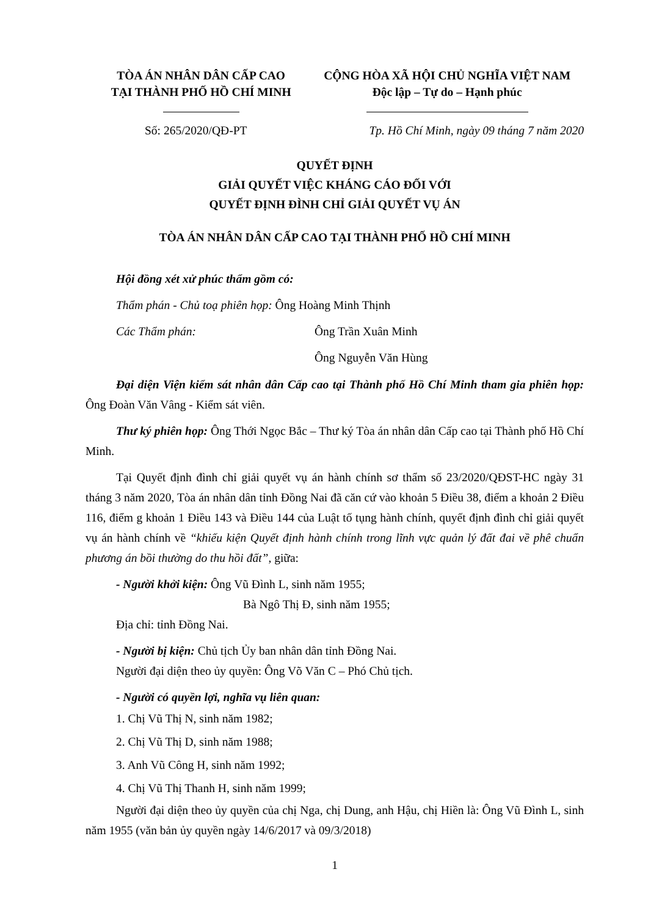TÒA ÁN NHÂN DÂN CẤP CAO
TẠI THÀNH PHỐ HỒ CHÍ MINH
CỘNG HÒA XÃ HỘI CHỦ NGHĨA VIỆT NAM
Độc lập – Tự do – Hạnh phúc
Số: 265/2020/QĐ-PT Tp. Hồ Chí Minh, ngày 09 tháng 7 năm 2020
QUYẾT ĐỊNH
GIẢI QUYẾT VIỆC KHÁNG CÁO ĐỐI VỚI
QUYẾT ĐỊNH ĐÌNH CHỈ GIẢI QUYẾT VỤ ÁN
TÒA ÁN NHÂN DÂN CẤP CAO TẠI THÀNH PHỐ HỒ CHÍ MINH
Hội đồng xét xử phúc thẩm gồm có:
Thẩm phán - Chủ toạ phiên họp: Ông Hoàng Minh Thịnh
Các Thẩm phán: Ông Trần Xuân Minh
Ông Nguyễn Văn Hùng
Đại diện Viện kiểm sát nhân dân Cấp cao tại Thành phố Hồ Chí Minh tham gia phiên họp: Ông Đoàn Văn Vâng - Kiểm sát viên.
Thư ký phiên họp: Ông Thới Ngọc Bắc – Thư ký Tòa án nhân dân Cấp cao tại Thành phố Hồ Chí Minh.
Tại Quyết định đình chỉ giải quyết vụ án hành chính sơ thẩm số 23/2020/QĐST-HC ngày 31 tháng 3 năm 2020, Tòa án nhân dân tỉnh Đồng Nai đã căn cứ vào khoản 5 Điều 38, điểm a khoản 2 Điều 116, điểm g khoản 1 Điều 143 và Điều 144 của Luật tố tụng hành chính, quyết định đình chỉ giải quyết vụ án hành chính về “khiếu kiện Quyết định hành chính trong lĩnh vực quản lý đất đai về phê chuẩn phương án bồi thường do thu hồi đất”, giữa:
- Người khởi kiện: Ông Vũ Đình L, sinh năm 1955;
Bà Ngô Thị Đ, sinh năm 1955;
Địa chỉ: tỉnh Đồng Nai.
- Người bị kiện: Chủ tịch Ủy ban nhân dân tỉnh Đồng Nai.
Người đại diện theo ủy quyền: Ông Võ Văn C – Phó Chủ tịch.
- Người có quyền lợi, nghĩa vụ liên quan:
1. Chị Vũ Thị N, sinh năm 1982;
2. Chị Vũ Thị D, sinh năm 1988;
3. Anh Vũ Công H, sinh năm 1992;
4. Chị Vũ Thị Thanh H, sinh năm 1999;
Người đại diện theo ủy quyền của chị Nga, chị Dung, anh Hậu, chị Hiền là: Ông Vũ Đình L, sinh năm 1955 (văn bản ủy quyền ngày 14/6/2017 và 09/3/2018)
1